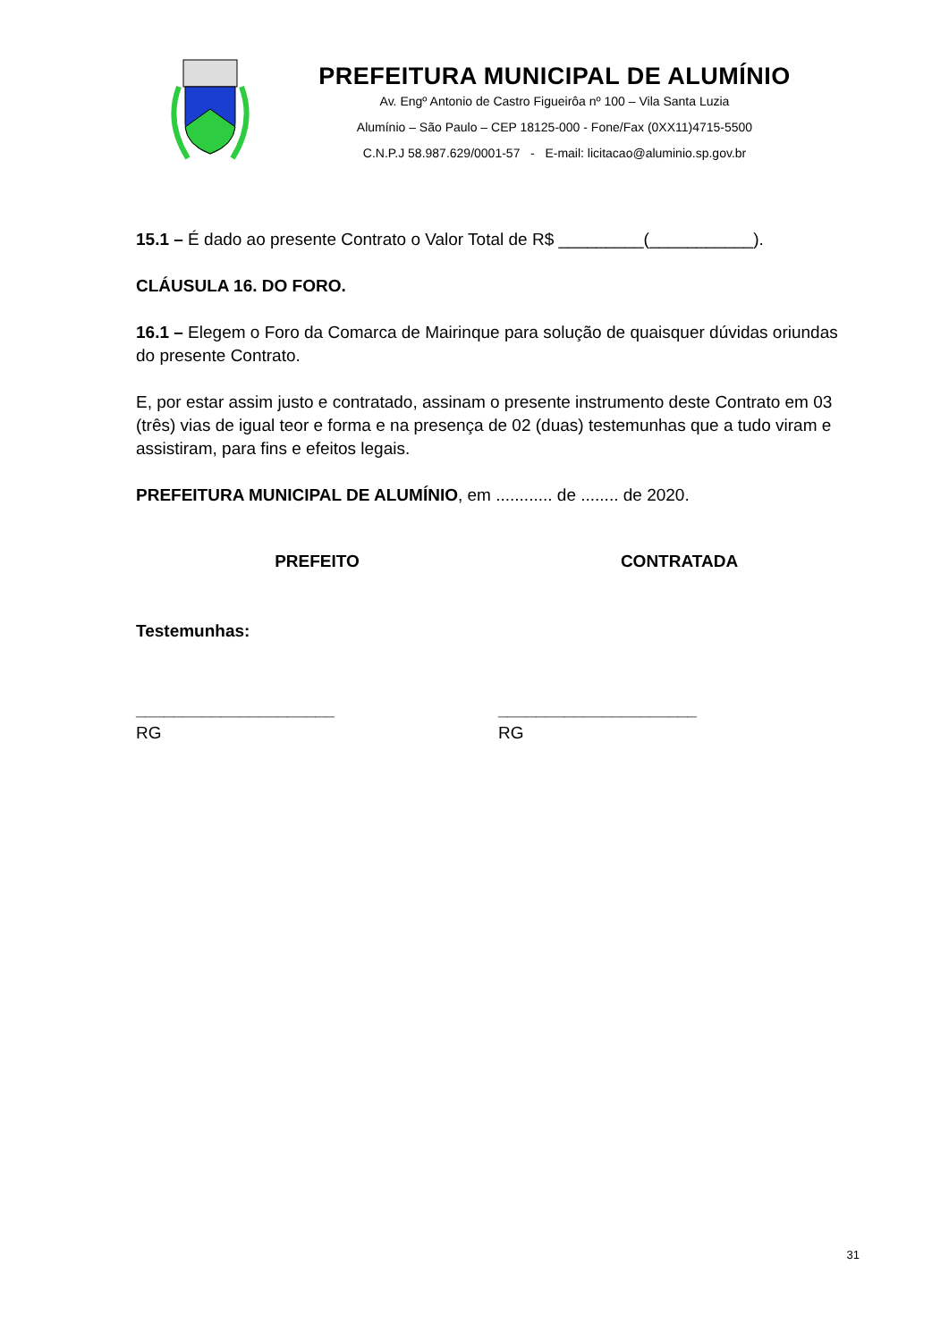PREFEITURA MUNICIPAL DE ALUMÍNIO
Av. Engº Antonio de Castro Figueirôa nº 100 – Vila Santa Luzia
Alumínio – São Paulo – CEP 18125-000 - Fone/Fax (0XX11)4715-5500
C.N.P.J 58.987.629/0001-57 - E-mail: licitacao@aluminio.sp.gov.br
15.1 – É dado ao presente Contrato o Valor Total de R$ _________(___________).
CLÁUSULA 16. DO FORO.
16.1 – Elegem o Foro da Comarca de Mairinque para solução de quaisquer dúvidas oriundas do presente Contrato.
E, por estar assim justo e contratado, assinam o presente instrumento deste Contrato em 03 (três) vias de igual teor e forma e na presença de 02 (duas) testemunhas que a tudo viram e assistiram, para fins e efeitos legais.
PREFEITURA MUNICIPAL DE ALUMÍNIO, em ............ de ........ de 2020.
PREFEITO CONTRATADA
Testemunhas:
_____________________
RG
_____________________
RG
31